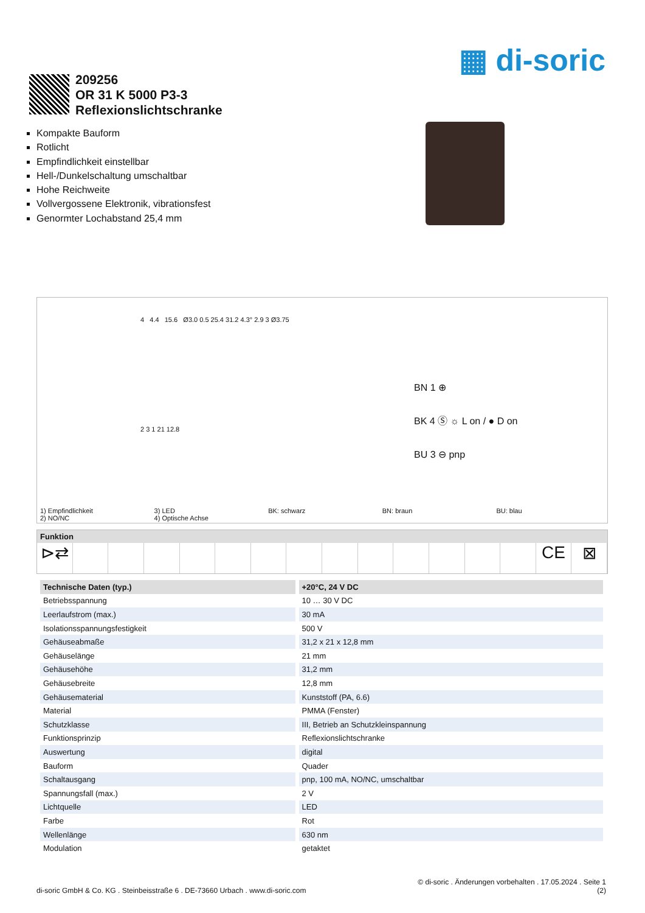▦ di-soric
209256
OR 31 K 5000 P3-3
Reflexionslichtschranke
Kompakte Bauform
Rotlicht
Empfindlichkeit einstellbar
Hell-/Dunkelschaltung umschaltbar
Hohe Reichweite
Vollvergossene Elektronik, vibrationsfest
Genormter Lochabstand 25,4 mm
4 4.4 15.6 Ø3.0 0.5 25.4 31.2 4.3° 2.9 3 Ø3.75
2 3 1 21 12.8
BN 1 ⊕
BK 4 Ⓢ ☼ L on / ● D on
BU 3 ⊖ pnp
1) Empfindlichkeit
2) NO/NC
3) LED
4) Optische Achse
BK: schwarz BN: braun BU: blau
Funktion
⊳⇄ CE ⊠
| Technische Daten (typ.) | +20°C, 24 V DC |
| --- | --- |
| Betriebsspannung | 10 … 30 V DC |
| Leerlaufstrom (max.) | 30 mA |
| Isolationsspannungsfestigkeit | 500 V |
| Gehäuseabmaße | 31,2 x 21 x 12,8 mm |
| Gehäuselänge | 21 mm |
| Gehäusehöhe | 31,2 mm |
| Gehäusebreite | 12,8 mm |
| Gehäusematerial | Kunststoff (PA, 6.6) |
| Material | PMMA (Fenster) |
| Schutzklasse | III, Betrieb an Schutzkleinspannung |
| Funktionsprinzip | Reflexionslichtschranke |
| Auswertung | digital |
| Bauform | Quader |
| Schaltausgang | pnp, 100 mA, NO/NC, umschaltbar |
| Spannungsfall (max.) | 2 V |
| Lichtquelle | LED |
| Farbe | Rot |
| Wellenlänge | 630 nm |
| Modulation | getaktet |
di-soric GmbH & Co. KG . Steinbeisstraße 6 . DE-73660 Urbach . www.di-soric.com
© di-soric . Änderungen vorbehalten . 17.05.2024 . Seite 1
(2)